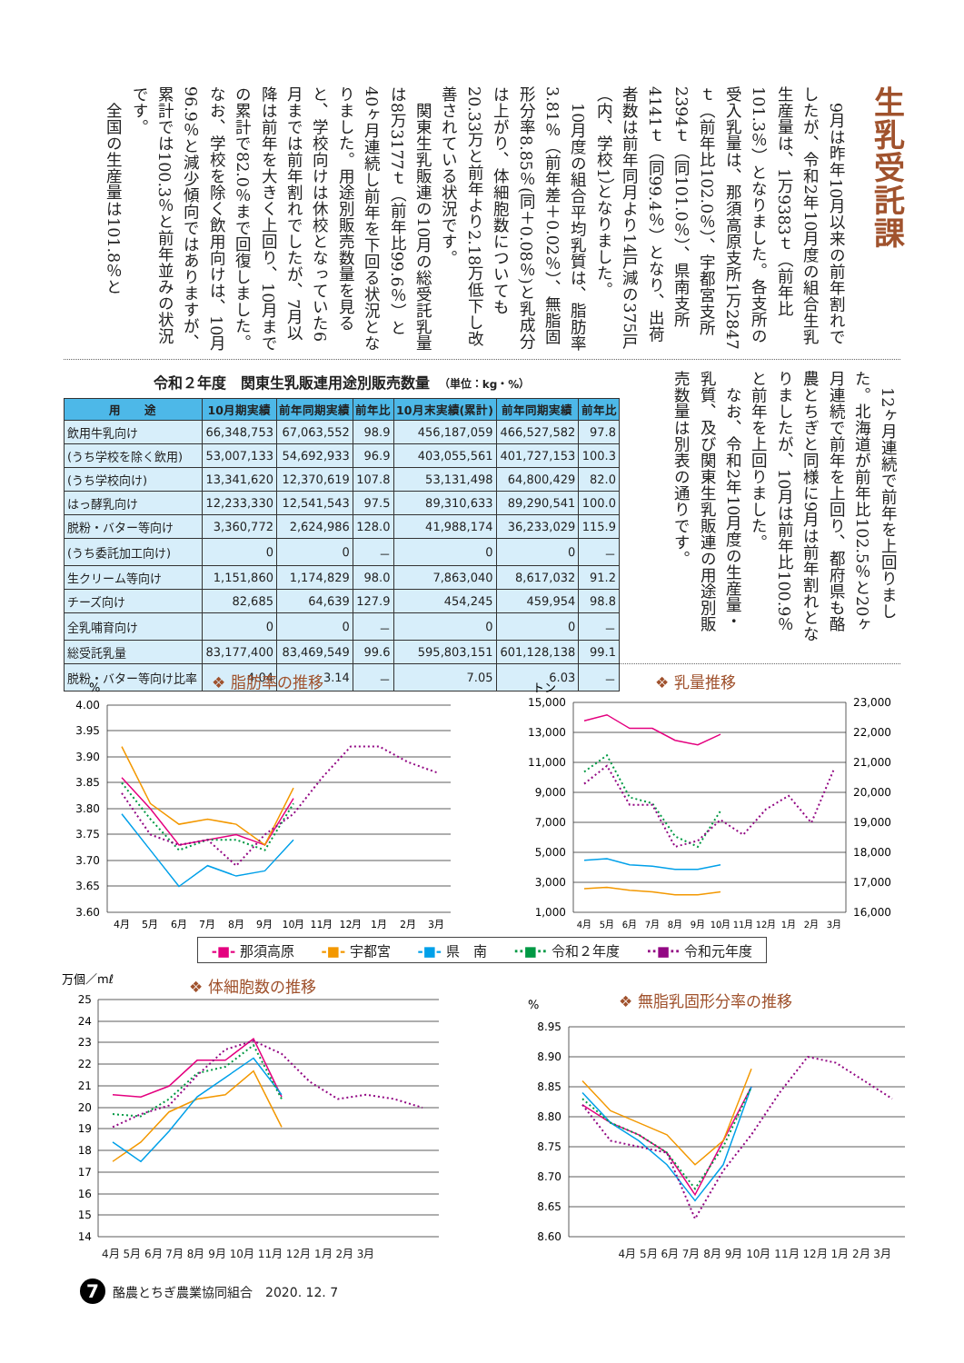生乳受託課
9月は昨年10月以来の前年割れでしたが、令和2年10月度の組合生乳生産量は、1万9383ｔ（前年比101.3％）となりました。各支所の受入乳量は、那須高原支所1万2847ｔ（前年比102.0％）、宇都宮支所2394ｔ（同101.0％）、県南支所4141ｔ（同99.4％）となり、出荷者数は前年同月より14戸減の375戸（内、学校1）となりました。
10月度の組合平均乳質は、脂肪率3.81％（前年差＋0.02％）、無脂固形分率8.85％(同＋0.08％)と乳成分は上がり、体細胞数についても20.33万と前年より2.18万低下し改善されている状況です。
関東生乳販連の10月の総受託乳量は8万3177ｔ（前年比99.6％）と40ヶ月連続し前年を下回る状況となりました。用途別販売数量を見ると、学校向けは休校となっていた6月までは前年割れでしたが、7月以降は前年を大きく上回り、10月までの累計で82.0％まで回復しました。なお、学校を除く飲用向けは、10月96.9％と減少傾向ではありますが、累計では100.3％と前年並みの状況です。
全国の生産量は101.8％と
令和２年度　関東生乳販連用途別販売数量　（単位：kg・%）
| 用 途 | 10月期実績 | 前年同期実績 | 前年比 | 10月末実績(累計) | 前年同期実績 | 前年比 |
| --- | --- | --- | --- | --- | --- | --- |
| 飲用牛乳向け | 66,348,753 | 67,063,552 | 98.9 | 456,187,059 | 466,527,582 | 97.8 |
| (うち学校を除く飲用) | 53,007,133 | 54,692,933 | 96.9 | 403,055,561 | 401,727,153 | 100.3 |
| (うち学校向け) | 13,341,620 | 12,370,619 | 107.8 | 53,131,498 | 64,800,429 | 82.0 |
| はっ酵乳向け | 12,233,330 | 12,541,543 | 97.5 | 89,310,633 | 89,290,541 | 100.0 |
| 脱粉・バター等向け | 3,360,772 | 2,624,986 | 128.0 | 41,988,174 | 36,233,029 | 115.9 |
| (うち委託加工向け) | 0 | 0 | － | 0 | 0 | － |
| 生クリーム等向け | 1,151,860 | 1,174,829 | 98.0 | 7,863,040 | 8,617,032 | 91.2 |
| チーズ向け | 82,685 | 64,639 | 127.9 | 454,245 | 459,954 | 98.8 |
| 全乳哺育向け | 0 | 0 | － | 0 | 0 | － |
| 総受託乳量 | 83,177,400 | 83,469,549 | 99.6 | 595,803,151 | 601,128,138 | 99.1 |
| 脱粉・バター等向け比率 | 4.04 | 3.14 | － | 7.05 | 6.03 | － |
12ヶ月連続で前年を上回りました。北海道が前年比102.5％と20ヶ月連続で前年を上回り、都府県も酪農とちぎと同様に9月は前年割れとなりましたが、10月は前年比100.9％と前年を上回りました。
なお、令和2年10月度の生産量・乳質、及び関東生乳販連の用途別販売数量は別表の通りです。
%
❖ 脂肪率の推移
4.00
3.95
3.90
3.85
3.80
3.75
3.70
3.65
3.60
4月
5月
6月
7月
8月
9月
10月
11月
12月
1月
2月
3月
トン
❖ 乳量推移
15,000
13,000
11,000
9,000
7,000
5,000
3,000
1,000
23,000
22,000
21,000
20,000
19,000
18,000
17,000
16,000
4月
5月
6月
7月
8月
9月
10月
11月
12月
1月
2月
3月
-■- 那須高原 -■- 宇都宮 -■- 県　南 ··■·· 令和２年度 ··■·· 令和元年度
万個／mℓ
❖ 体細胞数の推移
25
24
23
22
21
20
19
18
17
16
15
14
%
❖ 無脂乳固形分率の推移
8.95
8.90
8.85
8.80
8.75
8.70
8.65
8.60
4月 5月 6月 7月 8月 9月 10月 11月 12月 1月 2月 3月
4月 5月 6月 7月 8月 9月 10月 11月 12月 1月 2月 3月
7 酪農とちぎ農業協同組合　2020. 12. 7